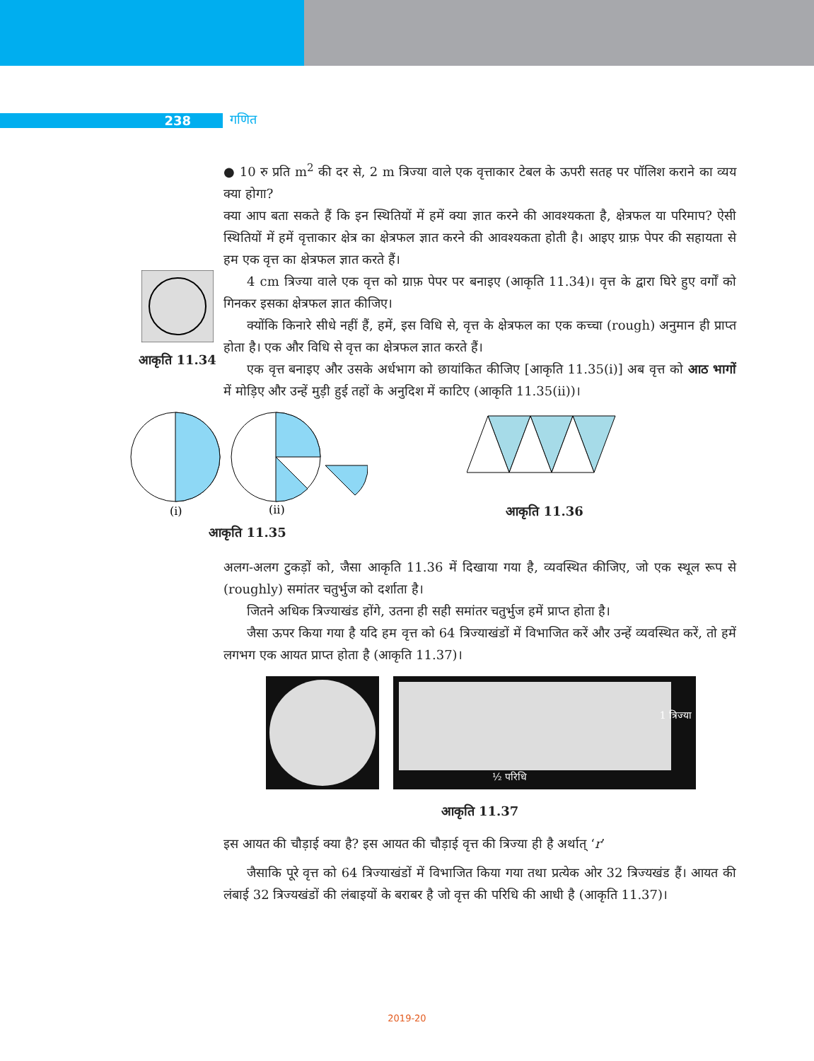238 गणित
● 10 रु प्रति m<sup>2</sup> की दर से, 2 m त्रिज्या वाले एक वृत्ताकार टेबल के ऊपरी सतह पर पॉलिश कराने का व्यय क्या होगा?
क्या आप बता सकते हैं कि इन स्थितियों में हमें क्या ज्ञात करने की आवश्यकता है, क्षेत्रफल या परिमाप? ऐसी स्थितियों में हमें वृत्ताकार क्षेत्र का क्षेत्रफल ज्ञात करने की आवश्यकता होती है। आइए ग्राफ़ पेपर की सहायता से हम एक वृत्त का क्षेत्रफल ज्ञात करते हैं।
आकृति 11.34
4 cm त्रिज्या वाले एक वृत्त को ग्राफ़ पेपर पर बनाइए (आकृति 11.34)। वृत्त के द्वारा घिरे हुए वर्गों को गिनकर इसका क्षेत्रफल ज्ञात कीजिए।
क्योंकि किनारे सीधे नहीं हैं, हमें, इस विधि से, वृत्त के क्षेत्रफल का एक कच्चा (rough) अनुमान ही प्राप्त होता है। एक और विधि से वृत्त का क्षेत्रफल ज्ञात करते हैं।
एक वृत्त बनाइए और उसके अर्धभाग को छायांकित कीजिए [आकृति 11.35(i)] अब वृत्त को आठ भागों में मोड़िए और उन्हें मुड़ी हुई तहों के अनुदिश में काटिए (आकृति 11.35(ii))।
(i)
(ii)
आकृति 11.35
आकृति 11.36
अलग-अलग टुकड़ों को, जैसा आकृति 11.36 में दिखाया गया है, व्यवस्थित कीजिए, जो एक स्थूल रूप से (roughly) समांतर चतुर्भुज को दर्शाता है।
जितने अधिक त्रिज्याखंड होंगे, उतना ही सही समांतर चतुर्भुज हमें प्राप्त होता है।
जैसा ऊपर किया गया है यदि हम वृत्त को 64 त्रिज्याखंडों में विभाजित करें और उन्हें व्यवस्थित करें, तो हमें लगभग एक आयत प्राप्त होता है (आकृति 11.37)।
1 त्रिज्या
½ परिधि
आकृति 11.37
इस आयत की चौड़ाई क्या है? इस आयत की चौड़ाई वृत्त की त्रिज्या ही है अर्थात् ‘r’
जैसाकि पूरे वृत्त को 64 त्रिज्याखंडों में विभाजित किया गया तथा प्रत्येक ओर 32 त्रिज्यखंड हैं। आयत की लंबाई 32 त्रिज्यखंडों की लंबाइयों के बराबर है जो वृत्त की परिधि की आधी है (आकृति 11.37)।
2019-20